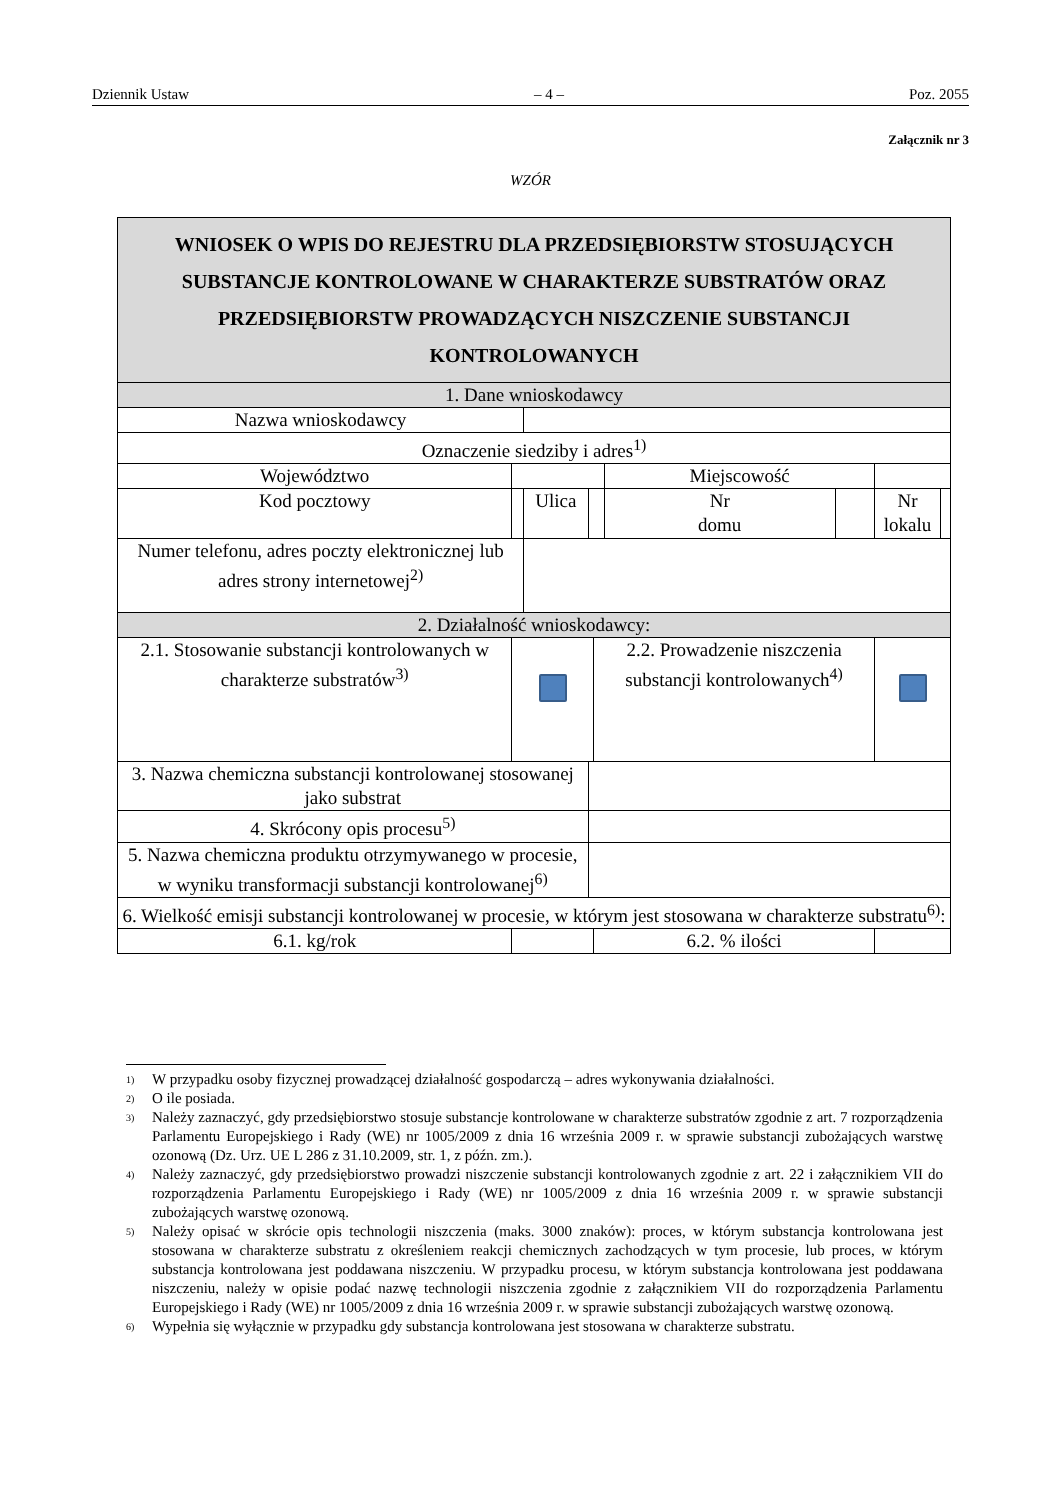Dziennik Ustaw – 4 – Poz. 2055
Załącznik nr 3
WZÓR
| WNIOSEK O WPIS DO REJESTRU DLA PRZEDSIĘBIORSTW STOSUJĄCYCH SUBSTANCJE KONTROLOWANE W CHARAKTERZE SUBSTRATÓW ORAZ PRZEDSIĘBIORSTW PROWADZĄCYCH NISZCZENIE SUBSTANCJI KONTROLOWANYCH | | | | | | | | |
| 1. Dane wnioskodawcy | | | | | | | | |
| Nazwa wnioskodawcy | | | | | | | | |
| Oznaczenie siedziby i adres<sup>1)</sup> | | | | | | | | |
| Województwo | | | | | Miejscowość | | | |
| Kod pocztowy | | Ulica | | | Nr domu | | Nr lokalu | |
| Numer telefonu, adres poczty elektronicznej lub adres strony internetowej<sup>2)</sup> | | | | | | | | |
| 2. Działalność wnioskodawcy: | | | | | | | | |
| 2.1. Stosowanie substancji kontrolowanych w charakterze substratów<sup>3)</sup> | | | | 2.2. Prowadzenie niszczenia substancji kontrolowanych<sup>4)</sup> | | | | |
| 3. Nazwa chemiczna substancji kontrolowanej stosowanej jako substrat | | | | | | | | |
| 4. Skrócony opis procesu<sup>5)</sup> | | | | | | | | |
| 5. Nazwa chemiczna produktu otrzymywanego w procesie, w wyniku transformacji substancji kontrolowanej<sup>6)</sup> | | | | | | | | |
| 6. Wielkość emisji substancji kontrolowanej w procesie, w którym jest stosowana w charakterze substratu<sup>6)</sup>: | | | | | | | | |
| 6.1. kg/rok | | | | 6.2. % ilości | | | | |
<sup>1)</sup> W przypadku osoby fizycznej prowadzącej działalność gospodarczą – adres wykonywania działalności.
<sup>2)</sup> O ile posiada.
<sup>3)</sup> Należy zaznaczyć, gdy przedsiębiorstwo stosuje substancje kontrolowane w charakterze substratów zgodnie z art. 7 rozporządzenia Parlamentu Europejskiego i Rady (WE) nr 1005/2009 z dnia 16 września 2009 r. w sprawie substancji zubożających warstwę ozonową (Dz. Urz. UE L 286 z 31.10.2009, str. 1, z późn. zm.).
<sup>4)</sup> Należy zaznaczyć, gdy przedsiębiorstwo prowadzi niszczenie substancji kontrolowanych zgodnie z art. 22 i załącznikiem VII do rozporządzenia Parlamentu Europejskiego i Rady (WE) nr 1005/2009 z dnia 16 września 2009 r. w sprawie substancji zubożających warstwę ozonową.
<sup>5)</sup> Należy opisać w skrócie opis technologii niszczenia (maks. 3000 znaków): proces, w którym substancja kontrolowana jest stosowana w charakterze substratu z określeniem reakcji chemicznych zachodzących w tym procesie, lub proces, w którym substancja kontrolowana jest poddawana niszczeniu. W przypadku procesu, w którym substancja kontrolowana jest poddawana niszczeniu, należy w opisie podać nazwę technologii niszczenia zgodnie z załącznikiem VII do rozporządzenia Parlamentu Europejskiego i Rady (WE) nr 1005/2009 z dnia 16 września 2009 r. w sprawie substancji zubożających warstwę ozonową.
<sup>6)</sup> Wypełnia się wyłącznie w przypadku gdy substancja kontrolowana jest stosowana w charakterze substratu.